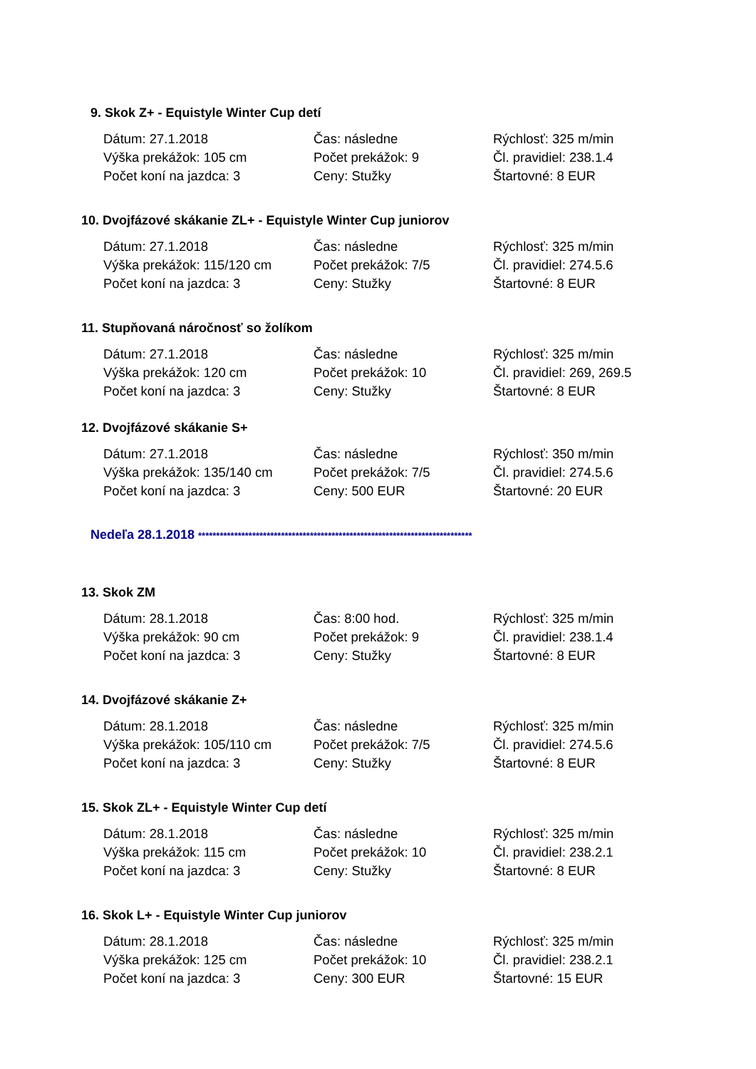9. Skok Z+ - Equistyle Winter Cup detí
| Dátum: 27.1.2018 | Čas: následne | Rýchlosť: 325 m/min |
| Výška prekážok: 105 cm | Počet prekážok: 9 | Čl. pravidiel: 238.1.4 |
| Počet koní na jazdca: 3 | Ceny: Stužky | Štartovné: 8 EUR |
10. Dvojfázové skákanie ZL+ - Equistyle Winter Cup juniorov
| Dátum: 27.1.2018 | Čas: následne | Rýchlosť: 325 m/min |
| Výška prekážok: 115/120 cm | Počet prekážok: 7/5 | Čl. pravidiel: 274.5.6 |
| Počet koní na jazdca: 3 | Ceny: Stužky | Štartovné: 8 EUR |
11. Stupňovaná náročnosť so žolíkom
| Dátum: 27.1.2018 | Čas: následne | Rýchlosť: 325 m/min |
| Výška prekážok: 120 cm | Počet prekážok: 10 | Čl. pravidiel: 269, 269.5 |
| Počet koní na jazdca: 3 | Ceny: Stužky | Štartovné: 8 EUR |
12. Dvojfázové skákanie S+
| Dátum: 27.1.2018 | Čas: následne | Rýchlosť: 350 m/min |
| Výška prekážok: 135/140 cm | Počet prekážok: 7/5 | Čl. pravidiel: 274.5.6 |
| Počet koní na jazdca: 3 | Ceny: 500 EUR | Štartovné: 20 EUR |
Nedeľa 28.1.2018 ****************************************************************************
13. Skok ZM
| Dátum: 28.1.2018 | Čas: 8:00 hod. | Rýchlosť: 325 m/min |
| Výška prekážok: 90 cm | Počet prekážok: 9 | Čl. pravidiel: 238.1.4 |
| Počet koní na jazdca: 3 | Ceny: Stužky | Štartovné: 8 EUR |
14. Dvojfázové skákanie Z+
| Dátum: 28.1.2018 | Čas: následne | Rýchlosť: 325 m/min |
| Výška prekážok: 105/110 cm | Počet prekážok: 7/5 | Čl. pravidiel: 274.5.6 |
| Počet koní na jazdca: 3 | Ceny: Stužky | Štartovné: 8 EUR |
15. Skok ZL+ - Equistyle Winter Cup detí
| Dátum: 28.1.2018 | Čas: následne | Rýchlosť: 325 m/min |
| Výška prekážok: 115 cm | Počet prekážok: 10 | Čl. pravidiel: 238.2.1 |
| Počet koní na jazdca: 3 | Ceny: Stužky | Štartovné: 8 EUR |
16. Skok L+ - Equistyle Winter Cup juniorov
| Dátum: 28.1.2018 | Čas: následne | Rýchlosť: 325 m/min |
| Výška prekážok: 125 cm | Počet prekážok: 10 | Čl. pravidiel: 238.2.1 |
| Počet koní na jazdca: 3 | Ceny: 300 EUR | Štartovné: 15 EUR |